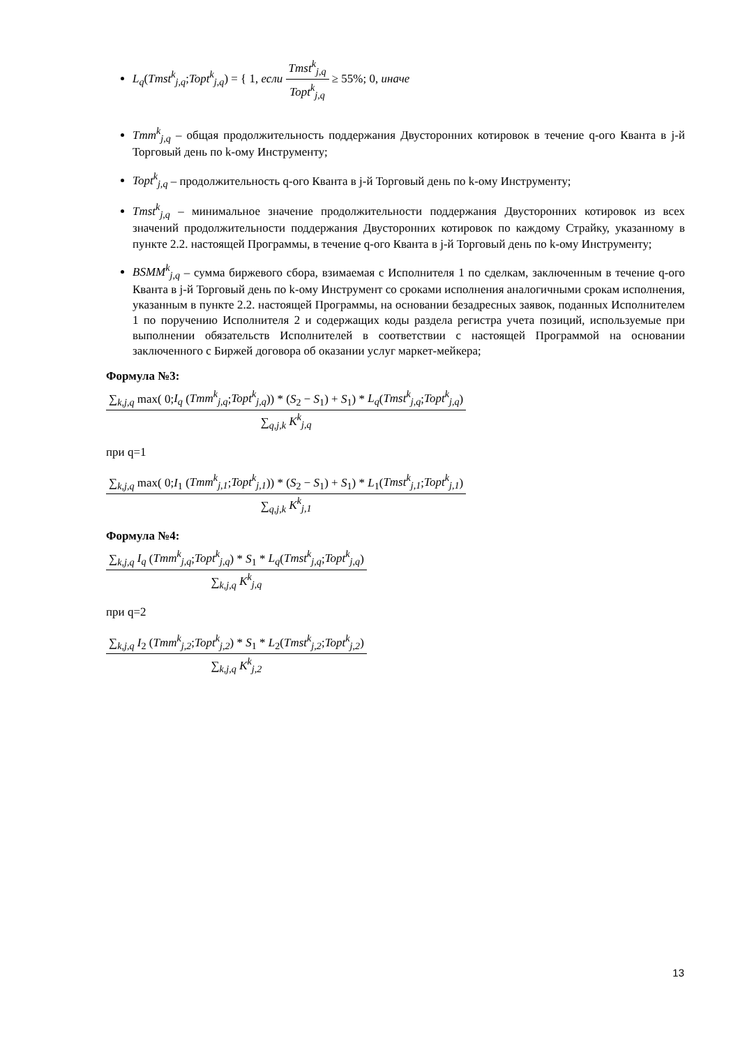L<sub>q</sub>(Tmst<sup>k</sup><sub>j,q</sub>;Topt<sup>k</sup><sub>j,q</sub>) = { 1, если Tmst<sup>k</sup><sub>j,q</sub> Topt<sup>k</sup><sub>j,q</sub> ≥ 55%; 0, иначе
Tmm<sup>k</sup><sub>j,q</sub> – общая продолжительность поддержания Двусторонних котировок в течение q-ого Кванта в j-й Торговый день по k-ому Инструменту;
Topt<sup>k</sup><sub>j,q</sub> – продолжительность q-ого Кванта в j-й Торговый день по k-ому Инструменту;
Tmst<sup>k</sup><sub>j,q</sub> – минимальное значение продолжительности поддержания Двусторонних котировок из всех значений продолжительности поддержания Двусторонних котировок по каждому Страйку, указанному в пункте 2.2. настоящей Программы, в течение q-ого Кванта в j-й Торговый день по k-ому Инструменту;
BSMM<sup>k</sup><sub>j,q</sub> – сумма биржевого сбора, взимаемая с Исполнителя 1 по сделкам, заключенным в течение q-ого Кванта в j-й Торговый день по k-ому Инструмент со сроками исполнения аналогичными срокам исполнения, указанным в пункте 2.2. настоящей Программы, на основании безадресных заявок, поданных Исполнителем 1 по поручению Исполнителя 2 и содержащих коды раздела регистра учета позиций, используемые при выполнении обязательств Исполнителей в соответствии с настоящей Программой на основании заключенного с Биржей договора об оказании услуг маркет-мейкера;
Формула №3:
∑<sub>k,j,q</sub> max( 0;I<sub>q</sub> (Tmm<sup>k</sup><sub>j,q</sub>;Topt<sup>k</sup><sub>j,q</sub>)) * (S<sub>2</sub> − S<sub>1</sub>) + S<sub>1</sub>) * L<sub>q</sub>(Tmst<sup>k</sup><sub>j,q</sub>;Topt<sup>k</sup><sub>j,q</sub>) ∑<sub>q,j,k</sub> K<sup>k</sup><sub>j,q</sub>
при q=1
∑<sub>k,j,q</sub> max( 0;I<sub>1</sub> (Tmm<sup>k</sup><sub>j,1</sub>;Topt<sup>k</sup><sub>j,1</sub>)) * (S<sub>2</sub> − S<sub>1</sub>) + S<sub>1</sub>) * L<sub>1</sub>(Tmst<sup>k</sup><sub>j,1</sub>;Topt<sup>k</sup><sub>j,1</sub>) ∑<sub>q,j,k</sub> K<sup>k</sup><sub>j,1</sub>
Формула №4:
∑<sub>k,j,q</sub> I<sub>q</sub> (Tmm<sup>k</sup><sub>j,q</sub>;Topt<sup>k</sup><sub>j,q</sub>) * S<sub>1</sub> * L<sub>q</sub>(Tmst<sup>k</sup><sub>j,q</sub>;Topt<sup>k</sup><sub>j,q</sub>) ∑<sub>k,j,q</sub> K<sup>k</sup><sub>j,q</sub>
при q=2
∑<sub>k,j,q</sub> I<sub>2</sub> (Tmm<sup>k</sup><sub>j,2</sub>;Topt<sup>k</sup><sub>j,2</sub>) * S<sub>1</sub> * L<sub>2</sub>(Tmst<sup>k</sup><sub>j,2</sub>;Topt<sup>k</sup><sub>j,2</sub>) ∑<sub>k,j,q</sub> K<sup>k</sup><sub>j,2</sub>
13